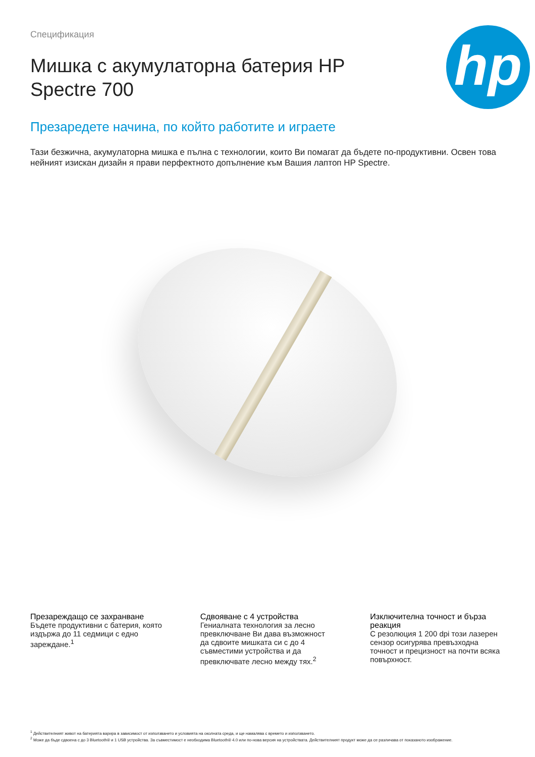Спецификация
Мишка с акумулаторна батерия HP Spectre 700
hp
Презаредете начина, по който работите и играете
Тази безжична, акумулаторна мишка е пълна с технологии, които Ви помагат да бъдете по-продуктивни. Освен това нейният изискан дизайн я прави перфектното допълнение към Вашия лаптоп HP Spectre.
Презареждащо се захранване
Бъдете продуктивни с батерия, която издържа до 11 седмици с едно зареждане.<sup>1</sup>
Сдвояване с 4 устройства
Гениалната технология за лесно превключване Ви дава възможност да сдвоите мишката си с до 4 съвместими устройства и да превключвате лесно между тях.<sup>2</sup>
Изключителна точност и бърза реакция
С резолюция 1 200 dpi този лазерен сензор осигурява превъзходна точност и прецизност на почти всяка повърхност.
<sup>1</sup> Действителният живот на батерията варира в зависимост от използването и условията на околната среда, и ще намалява с времето и използването.
<sup>2</sup> Може да бъде сдвоена с до 3 Bluetooth® и 1 USB устройства. За съвместимост е необходима Bluetooth® 4.0 или по-нова версия на устройствата. Действителният продукт може да се различава от показаното изображение.